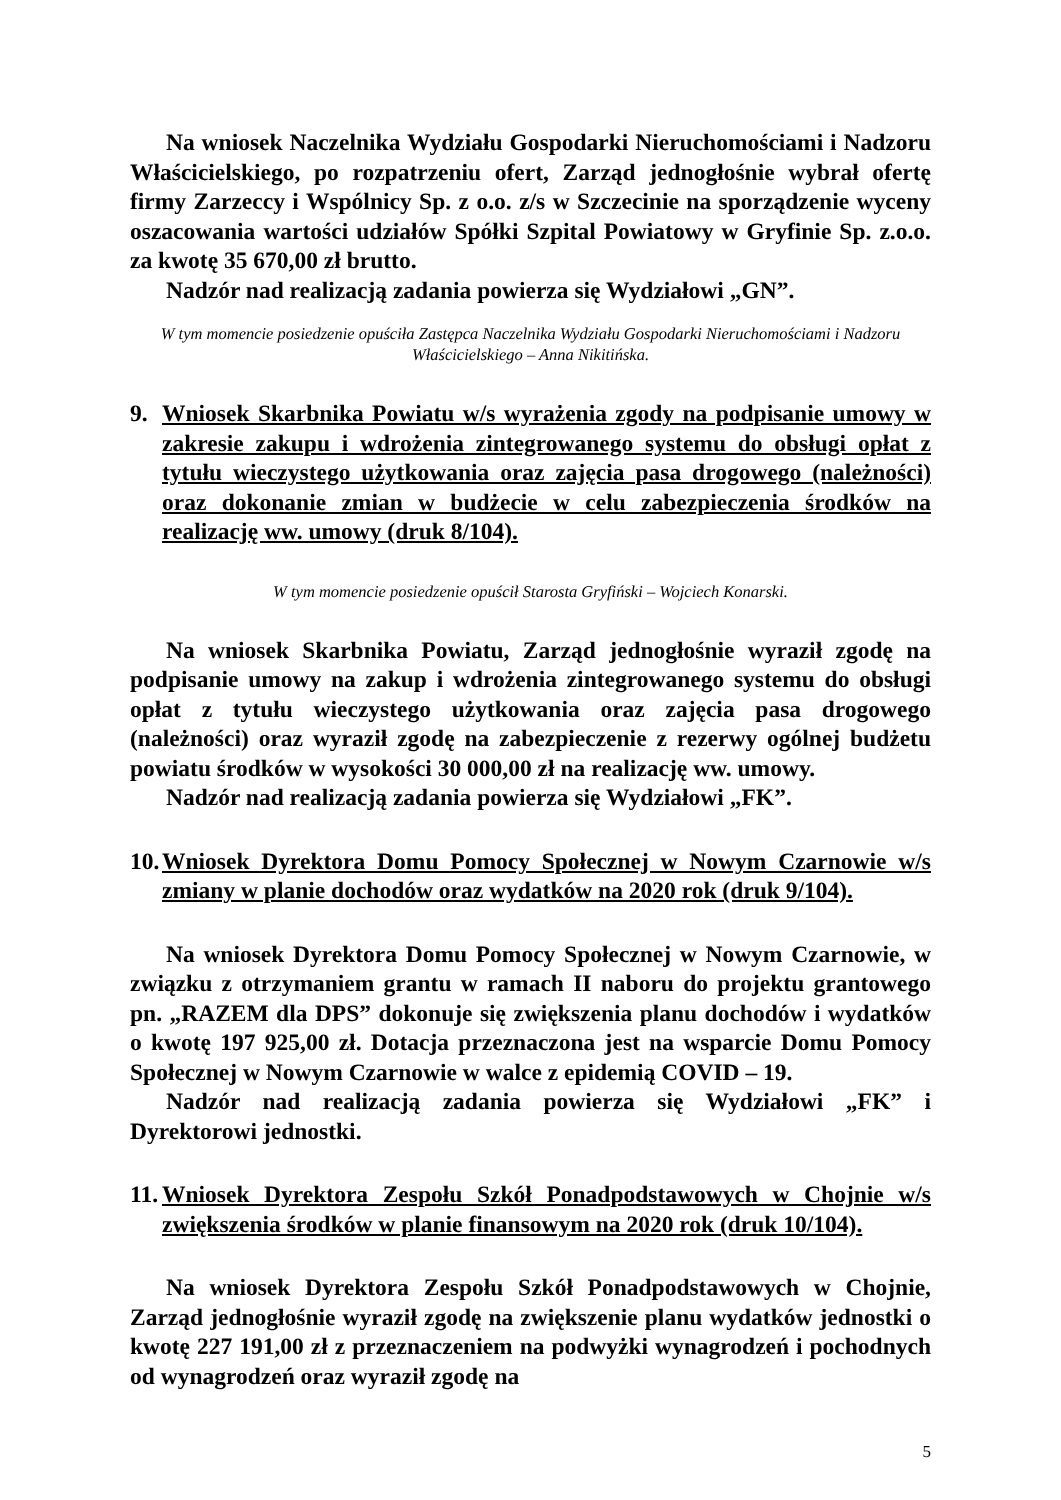Na wniosek Naczelnika Wydziału Gospodarki Nieruchomościami i Nadzoru Właścicielskiego, po rozpatrzeniu ofert, Zarząd jednogłośnie wybrał ofertę firmy Zarzeccy i Wspólnicy Sp. z o.o. z/s w Szczecinie na sporządzenie wyceny oszacowania wartości udziałów Spółki Szpital Powiatowy w Gryfinie Sp. z.o.o. za kwotę 35 670,00 zł brutto.
Nadzór nad realizacją zadania powierza się Wydziałowi „GN”.
W tym momencie posiedzenie opuściła Zastępca Naczelnika Wydziału Gospodarki Nieruchomościami i Nadzoru Właścicielskiego – Anna Nikitińska.
9. Wniosek Skarbnika Powiatu w/s wyrażenia zgody na podpisanie umowy w zakresie zakupu i wdrożenia zintegrowanego systemu do obsługi opłat z tytułu wieczystego użytkowania oraz zajęcia pasa drogowego (należności) oraz dokonanie zmian w budżecie w celu zabezpieczenia środków na realizację ww. umowy (druk 8/104).
W tym momencie posiedzenie opuścił Starosta Gryfiński – Wojciech Konarski.
Na wniosek Skarbnika Powiatu, Zarząd jednogłośnie wyraził zgodę na podpisanie umowy na zakup i wdrożenia zintegrowanego systemu do obsługi opłat z tytułu wieczystego użytkowania oraz zajęcia pasa drogowego (należności) oraz wyraził zgodę na zabezpieczenie z rezerwy ogólnej budżetu powiatu środków w wysokości 30 000,00 zł na realizację ww. umowy.
Nadzór nad realizacją zadania powierza się Wydziałowi „FK”.
10. Wniosek Dyrektora Domu Pomocy Społecznej w Nowym Czarnowie w/s zmiany w planie dochodów oraz wydatków na 2020 rok (druk 9/104).
Na wniosek Dyrektora Domu Pomocy Społecznej w Nowym Czarnowie, w związku z otrzymaniem grantu w ramach II naboru do projektu grantowego pn. „RAZEM dla DPS” dokonuje się zwiększenia planu dochodów i wydatków o kwotę 197 925,00 zł. Dotacja przeznaczona jest na wsparcie Domu Pomocy Społecznej w Nowym Czarnowie w walce z epidemią COVID – 19.
Nadzór nad realizacją zadania powierza się Wydziałowi „FK” i Dyrektorowi jednostki.
11. Wniosek Dyrektora Zespołu Szkół Ponadpodstawowych w Chojnie w/s zwiększenia środków w planie finansowym na 2020 rok (druk 10/104).
Na wniosek Dyrektora Zespołu Szkół Ponadpodstawowych w Chojnie, Zarząd jednogłośnie wyraził zgodę na zwiększenie planu wydatków jednostki o kwotę 227 191,00 zł z przeznaczeniem na podwyżki wynagrodzeń i pochodnych od wynagrodzeń oraz wyraził zgodę na
5